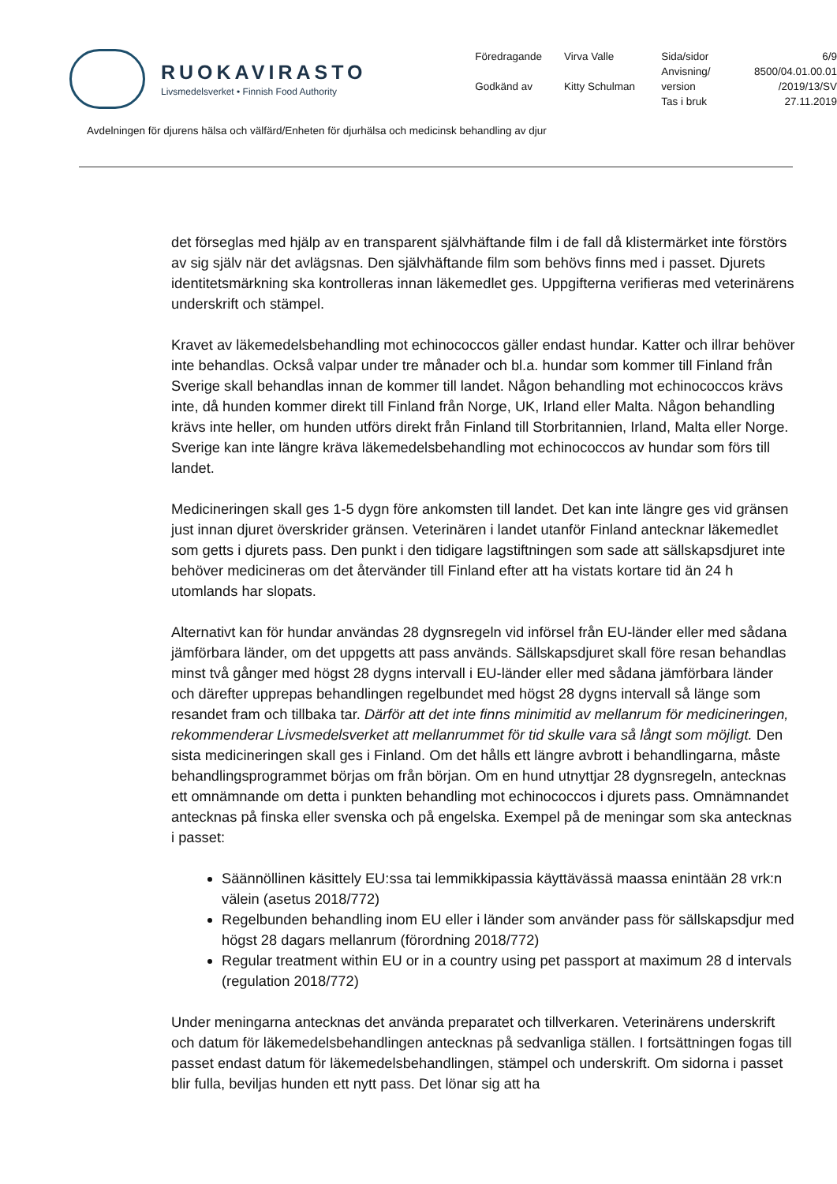RUOKAVIRASTO
Livsmedelsverket • Finnish Food Authority
| Föredragande | Virva Valle | Sida/sidor | 6/9 |
| | | Anvisning/ | 8500/04.01.00.01 |
| Godkänd av | Kitty Schulman | version | /2019/13/SV |
| | | Tas i bruk | 27.11.2019 |
Avdelningen för djurens hälsa och välfärd/Enheten för djurhälsa och medicinsk behandling av djur
det förseglas med hjälp av en transparent självhäftande film i de fall då klistermärket inte förstörs av sig själv när det avlägsnas. Den självhäftande film som behövs finns med i passet. Djurets identitetsmärkning ska kontrolleras innan läkemedlet ges. Uppgifterna verifieras med veterinärens underskrift och stämpel.
Kravet av läkemedelsbehandling mot echinococcos gäller endast hundar. Katter och illrar behöver inte behandlas. Också valpar under tre månader och bl.a. hundar som kommer till Finland från Sverige skall behandlas innan de kommer till landet. Någon behandling mot echinococcos krävs inte, då hunden kommer direkt till Finland från Norge, UK, Irland eller Malta. Någon behandling krävs inte heller, om hunden utförs direkt från Finland till Storbritannien, Irland, Malta eller Norge. Sverige kan inte längre kräva läkemedelsbehandling mot echinococcos av hundar som förs till landet.
Medicineringen skall ges 1-5 dygn före ankomsten till landet. Det kan inte längre ges vid gränsen just innan djuret överskrider gränsen. Veterinären i landet utanför Finland antecknar läkemedlet som getts i djurets pass. Den punkt i den tidigare lagstiftningen som sade att sällskapsdjuret inte behöver medicineras om det återvänder till Finland efter att ha vistats kortare tid än 24 h utomlands har slopats.
Alternativt kan för hundar användas 28 dygnsregeln vid införsel från EU-länder eller med sådana jämförbara länder, om det uppgetts att pass används. Sällskapsdjuret skall före resan behandlas minst två gånger med högst 28 dygns intervall i EU-länder eller med sådana jämförbara länder och därefter upprepas behandlingen regelbundet med högst 28 dygns intervall så länge som resandet fram och tillbaka tar. Därför att det inte finns minimitid av mellanrum för medicineringen, rekommenderar Livsmedelsverket att mellanrummet för tid skulle vara så långt som möjligt. Den sista medicineringen skall ges i Finland. Om det hålls ett längre avbrott i behandlingarna, måste behandlingsprogrammet börjas om från början. Om en hund utnyttjar 28 dygnsregeln, antecknas ett omnämnande om detta i punkten behandling mot echinococcos i djurets pass. Omnämnandet antecknas på finska eller svenska och på engelska. Exempel på de meningar som ska antecknas i passet:
Säännöllinen käsittely EU:ssa tai lemmikkipassia käyttävässä maassa enintään 28 vrk:n välein (asetus 2018/772)
Regelbunden behandling inom EU eller i länder som använder pass för sällskapsdjur med högst 28 dagars mellanrum (förordning 2018/772)
Regular treatment within EU or in a country using pet passport at maximum 28 d intervals (regulation 2018/772)
Under meningarna antecknas det använda preparatet och tillverkaren. Veterinärens underskrift och datum för läkemedelsbehandlingen antecknas på sedvanliga ställen. I fortsättningen fogas till passet endast datum för läkemedelsbehandlingen, stämpel och underskrift. Om sidorna i passet blir fulla, beviljas hunden ett nytt pass. Det lönar sig att ha